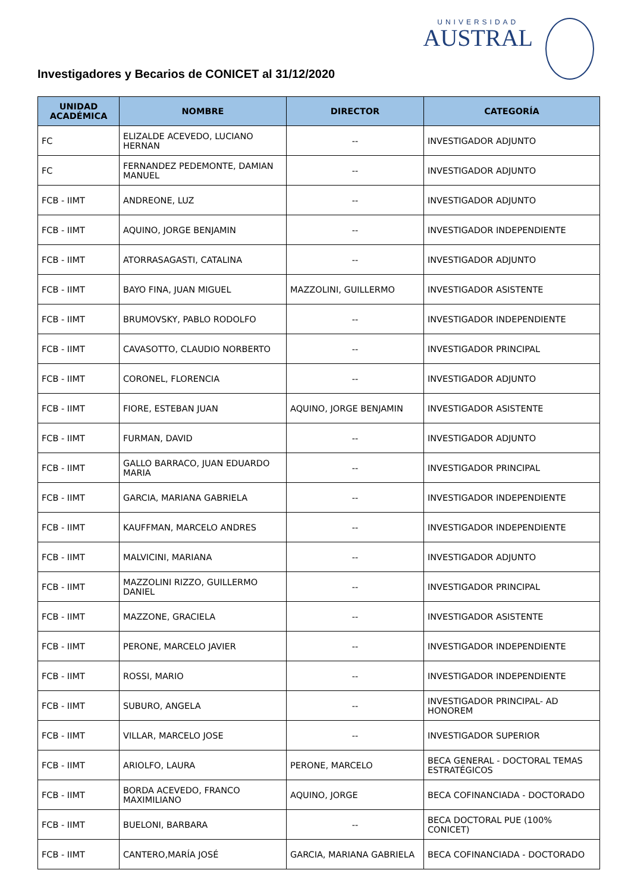UNIVERSIDAD
AUSTRAL
Investigadores y Becarios de CONICET al 31/12/2020
| UNIDAD ACADÉMICA | NOMBRE | DIRECTOR | CATEGORÍA |
| --- | --- | --- | --- |
| FC | ELIZALDE ACEVEDO, LUCIANO HERNAN | -- | INVESTIGADOR ADJUNTO |
| FC | FERNANDEZ PEDEMONTE, DAMIAN MANUEL | -- | INVESTIGADOR ADJUNTO |
| FCB - IIMT | ANDREONE, LUZ | -- | INVESTIGADOR ADJUNTO |
| FCB - IIMT | AQUINO, JORGE BENJAMIN | -- | INVESTIGADOR INDEPENDIENTE |
| FCB - IIMT | ATORRASAGASTI, CATALINA | -- | INVESTIGADOR ADJUNTO |
| FCB - IIMT | BAYO FINA, JUAN MIGUEL | MAZZOLINI, GUILLERMO | INVESTIGADOR ASISTENTE |
| FCB - IIMT | BRUMOVSKY, PABLO RODOLFO | -- | INVESTIGADOR INDEPENDIENTE |
| FCB - IIMT | CAVASOTTO, CLAUDIO NORBERTO | -- | INVESTIGADOR PRINCIPAL |
| FCB - IIMT | CORONEL, FLORENCIA | -- | INVESTIGADOR ADJUNTO |
| FCB - IIMT | FIORE, ESTEBAN JUAN | AQUINO, JORGE BENJAMIN | INVESTIGADOR ASISTENTE |
| FCB - IIMT | FURMAN, DAVID | -- | INVESTIGADOR ADJUNTO |
| FCB - IIMT | GALLO BARRACO, JUAN EDUARDO MARIA | -- | INVESTIGADOR PRINCIPAL |
| FCB - IIMT | GARCIA, MARIANA GABRIELA | -- | INVESTIGADOR INDEPENDIENTE |
| FCB - IIMT | KAUFFMAN, MARCELO ANDRES | -- | INVESTIGADOR INDEPENDIENTE |
| FCB - IIMT | MALVICINI, MARIANA | -- | INVESTIGADOR ADJUNTO |
| FCB - IIMT | MAZZOLINI RIZZO, GUILLERMO DANIEL | -- | INVESTIGADOR PRINCIPAL |
| FCB - IIMT | MAZZONE, GRACIELA | -- | INVESTIGADOR ASISTENTE |
| FCB - IIMT | PERONE, MARCELO JAVIER | -- | INVESTIGADOR INDEPENDIENTE |
| FCB - IIMT | ROSSI, MARIO | -- | INVESTIGADOR INDEPENDIENTE |
| FCB - IIMT | SUBURO, ANGELA | -- | INVESTIGADOR PRINCIPAL- AD HONOREM |
| FCB - IIMT | VILLAR, MARCELO JOSE | -- | INVESTIGADOR SUPERIOR |
| FCB - IIMT | ARIOLFO, LAURA | PERONE, MARCELO | BECA GENERAL - DOCTORAL TEMAS ESTRATÉGICOS |
| FCB - IIMT | BORDA ACEVEDO, FRANCO MAXIMILIANO | AQUINO, JORGE | BECA COFINANCIADA - DOCTORADO |
| FCB - IIMT | BUELONI, BARBARA | -- | BECA DOCTORAL PUE (100% CONICET) |
| FCB - IIMT | CANTERO,MARÍA JOSÉ | GARCIA, MARIANA GABRIELA | BECA COFINANCIADA - DOCTORADO |